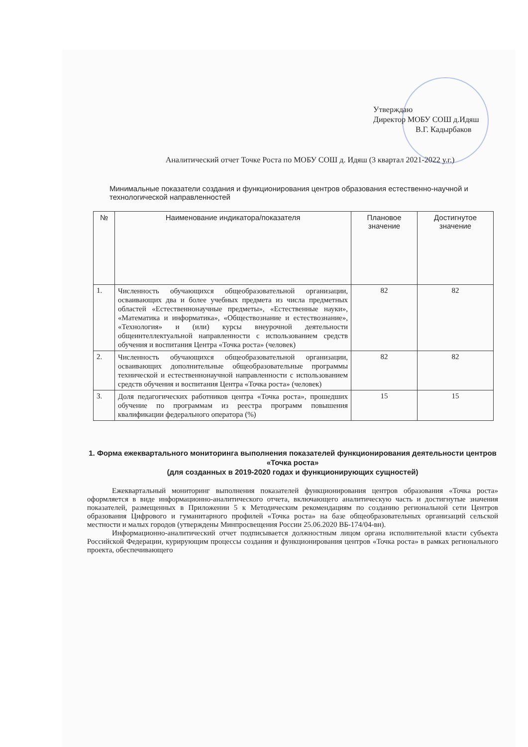Утверждаю
Директор МОБУ СОШ д.Идяш
В.Г. Кадырбаков
Аналитический отчет Точке Роста по МОБУ СОШ д. Идяш (3 квартал 2021-2022 у.г.)
Минимальные показатели создания и функционирования центров образования естественно-научной и технологической направленностей
| № | Наименование индикатора/показателя | Плановое значение | Достигнутое значение |
| --- | --- | --- | --- |
| 1. | Численность обучающихся общеобразовательной организации, осваивающих два и более учебных предмета из числа предметных областей «Естественнонаучные предметы», «Естественные науки», «Математика и информатика», «Обществознание и естествознание», «Технология» и (или) курсы внеурочной деятельности общеинтеллектуальной направленности с использованием средств обучения и воспитания Центра «Точка роста» (человек) | 82 | 82 |
| 2. | Численность обучающихся общеобразовательной организации, осваивающих дополнительные общеобразовательные программы технической и естественнонаучной направленности с использованием средств обучения и воспитания Центра «Точка роста» (человек) | 82 | 82 |
| 3. | Доля педагогических работников центра «Точка роста», прошедших обучение по программам из реестра программ повышения квалификации федерального оператора (%) | 15 | 15 |
1. Форма ежеквартального мониторинга выполнения показателей функционирования деятельности центров «Точка роста»
(для созданных в 2019-2020 годах и функционирующих сущностей)
Ежеквартальный мониторинг выполнения показателей функционирования центров образования «Точка роста» оформляется в виде информационно-аналитического отчета, включающего аналитическую часть и достигнутые значения показателей, размещенных в Приложении 5 к Методическим рекомендациям по созданию региональной сети Центров образования Цифрового и гуманитарного профилей «Точка роста» на базе общеобразовательных организаций сельской местности и малых городов (утверждены Минпросвещения России 25.06.2020 ВБ-174/04-вн).
Информационно-аналитический отчет подписывается должностным лицом органа исполнительной власти субъекта Российской Федерации, курирующим процессы создания и функционирования центров «Точка роста» в рамках регионального проекта, обеспечивающего